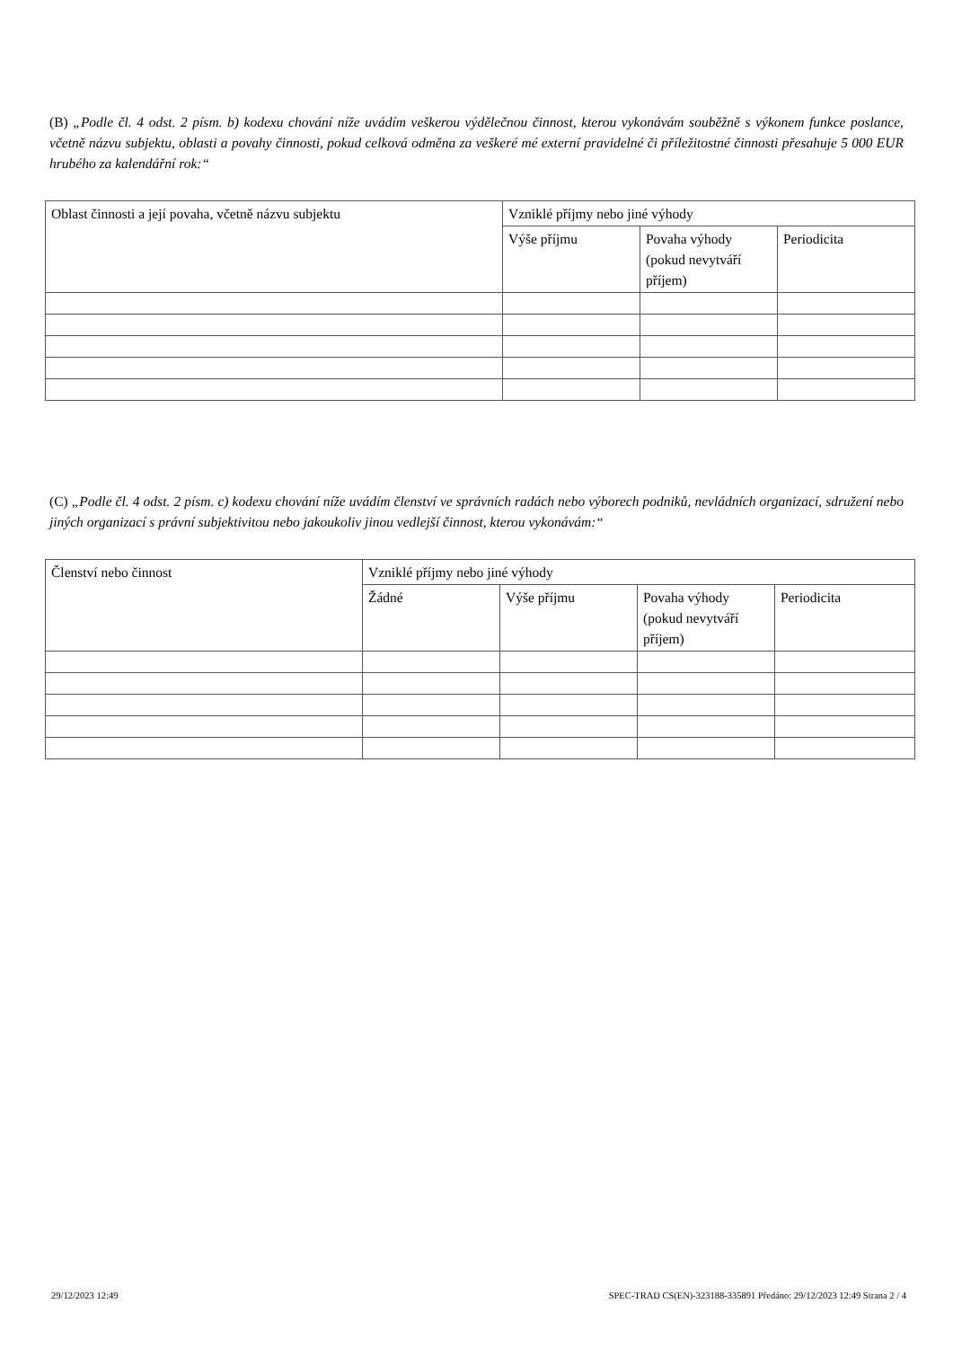(B) „Podle čl. 4 odst. 2 písm. b) kodexu chování níže uvádím veškerou výdělečnou činnost, kterou vykonávám souběžně s výkonem funkce poslance, včetně názvu subjektu, oblasti a povahy činnosti, pokud celková odměna za veškeré mé externí pravidelné či příležitostné činnosti přesahuje 5 000 EUR hrubého za kalendářní rok:“
| Oblast činnosti a její povaha, včetně názvu subjektu | Vzniklé příjmy nebo jiné výhody | | |
| | Výše příjmu | Povaha výhody (pokud nevytváří příjem) | Periodicita |
(C) „Podle čl. 4 odst. 2 písm. c) kodexu chování níže uvádím členství ve správních radách nebo výborech podniků, nevládních organizací, sdružení nebo jiných organizací s právní subjektivitou nebo jakoukoliv jinou vedlejší činnost, kterou vykonávám:“
| Členství nebo činnost | Vzniklé příjmy nebo jiné výhody | | | |
| | Žádné | Výše příjmu | Povaha výhody (pokud nevytváří příjem) | Periodicita |
29/12/2023 12:49 SPEC-TRAD CS(EN)-323188-335891 Předáno: 29/12/2023 12:49 Strana 2 / 4